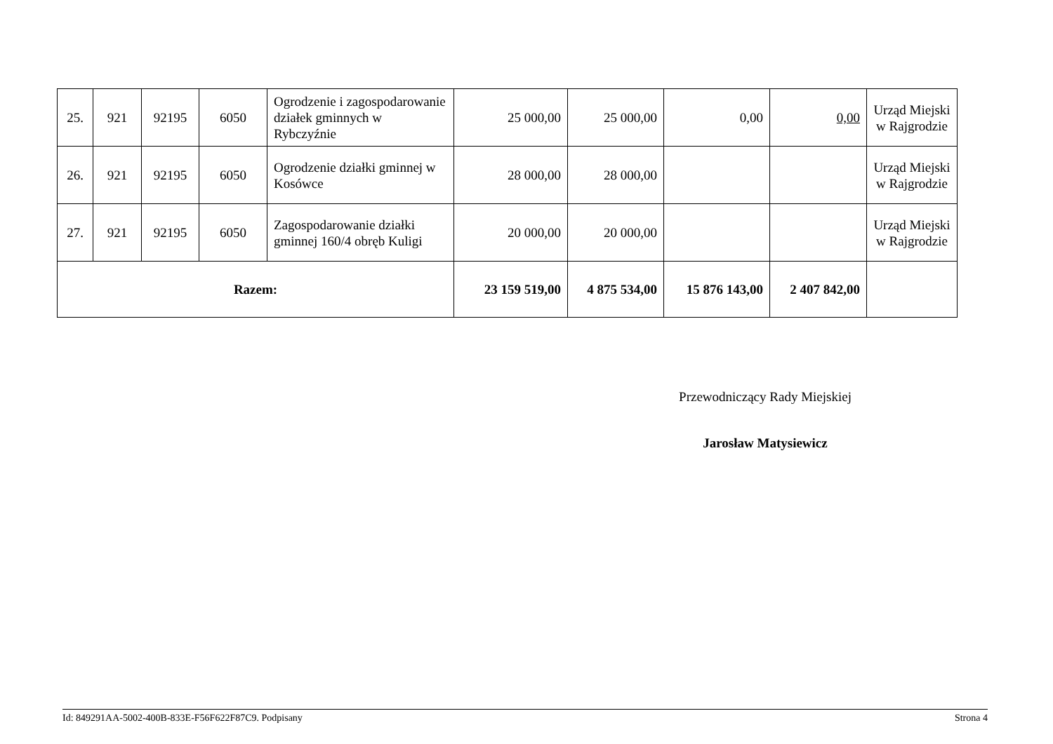| 25. | 921 | 92195 | 6050 | Ogrodzenie i zagospodarowanie działek gminnych w Rybczyźnie | 25 000,00 | 25 000,00 | 0,00 | 0,00 | Urząd Miejski w Rajgrodzie |
| 26. | 921 | 92195 | 6050 | Ogrodzenie działki gminnej w Kosówce | 28 000,00 | 28 000,00 | | | Urząd Miejski w Rajgrodzie |
| 27. | 921 | 92195 | 6050 | Zagospodarowanie działki gminnej 160/4 obręb Kuligi | 20 000,00 | 20 000,00 | | | Urząd Miejski w Rajgrodzie |
| Razem: | | | | | 23 159 519,00 | 4 875 534,00 | 15 876 143,00 | 2 407 842,00 | |
Przewodniczący Rady Miejskiej
Jarosław Matysiewicz
Id: 849291AA-5002-400B-833E-F56F622F87C9. Podpisany Strona 4